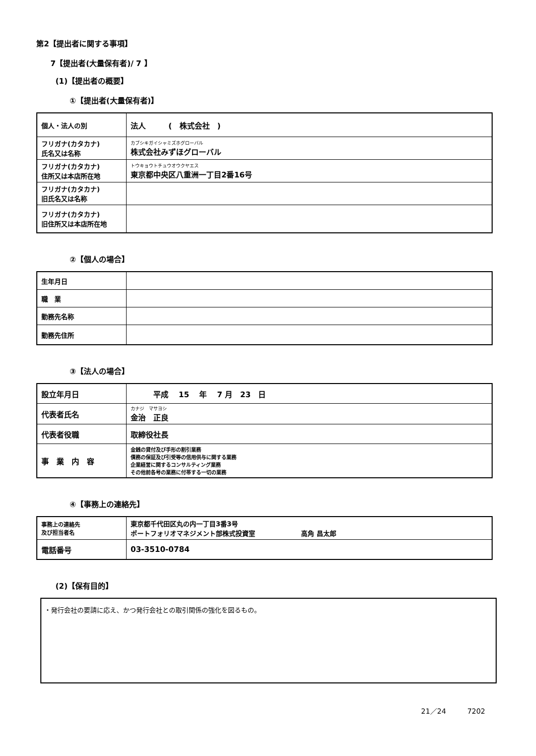第2【提出者に関する事項】
7【提出者(大量保有者)/ 7 】
(1)【提出者の概要】
①【提出者(大量保有者)】
| 個人・法人の別 | 法人 ( 株式会社 ) |
| フリガナ(カタカナ) 氏名又は名称 | カブシキガイシャミズホグローバル 株式会社みずほグローバル |
| フリガナ(カタカナ) 住所又は本店所在地 | トウキョウトチュウオウクヤエス 東京都中央区八重洲一丁目2番16号 |
| フリガナ(カタカナ) 旧氏名又は名称 | |
| フリガナ(カタカナ) 旧住所又は本店所在地 | |
②【個人の場合】
| 生年月日 | |
| 職 業 | |
| 勤務先名称 | |
| 勤務先住所 | |
③【法人の場合】
| 設立年月日 | 平成 15 年 7 月 23 日 |
| 代表者氏名 | カナジ マサヨシ 金治 正良 |
| 代表者役職 | 取締役社長 |
| 事 業 内 容 | 金銭の貸付及び手形の割引業務 債務の保証及び引受等の信用供与に関する業務 企業経営に関するコンサルティング業務 その他前各号の業務に付帯する一切の業務 |
④【事務上の連絡先】
| 事務上の連絡先 及び担当者名 | 東京都千代田区丸の内一丁目3番3号 ポートフォリオマネジメント部株式投資室 高角 昌太郎 |
| 電話番号 | 03-3510-0784 |
(2)【保有目的】
・発行会社の要請に応え、かつ発行会社との取引関係の強化を図るもの。
21／24　　　7202